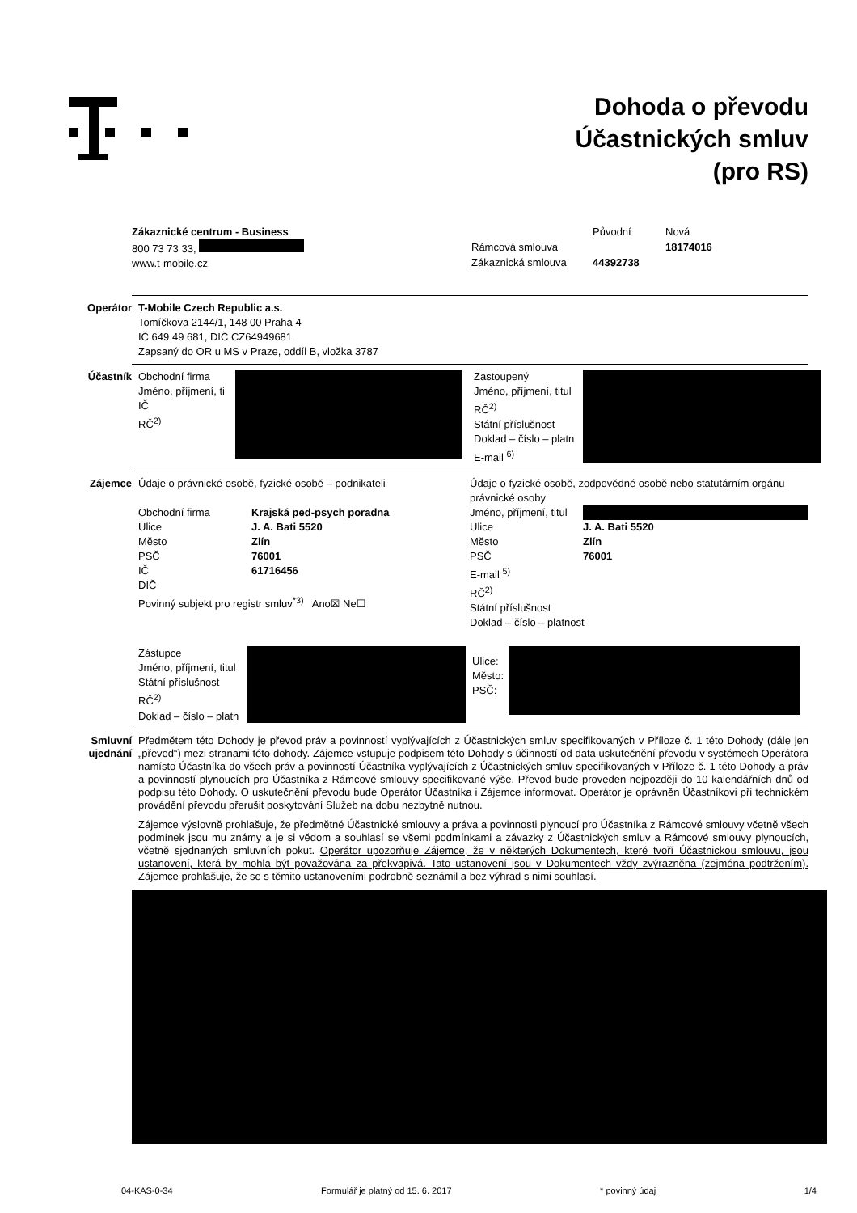Dohoda o převodu
Účastnických smluv
(pro RS)
Zákaznické centrum - Business
800 73 73 33,
www.t-mobile.cz
Původní Nová Rámcová smlouva 18174016 Zákaznická smlouva 44392738
Operátor T-Mobile Czech Republic a.s.
Tomíčkova 2144/1, 148 00 Praha 4
IČ 649 49 681, DIČ CZ64949681
Zapsaný do OR u MS v Praze, oddíl B, vložka 3787
Účastník Obchodní firma
Jméno, příjmení, ti
IČ
RČ<sup>2)</sup>
Zastoupený
Jméno, příjmení, titul
RČ<sup>2)</sup>
Státní příslušnost
Doklad – číslo – platn
E-mail <sup>6)</sup>
Zájemce Údaje o právnické osobě, fyzické osobě – podnikateli
Obchodní firma Krajská ped-psych poradna Ulice J. A. Bati 5520 Město Zlín PSČ 76001 IČ 61716456 DIČ
Povinný subjekt pro registr smluv<sup>*3)</sup> Ano☒ Ne☐
Údaje o fyzické osobě, zodpovědné osobě nebo statutárním orgánu právnické osoby
Jméno, příjmení, titul Ulice J. A. Bati 5520 Město Zlín PSČ 76001 E-mail <sup>5)</sup> RČ<sup>2)</sup> Státní příslušnost
Doklad – číslo – platnost
Zástupce
Jméno, příjmení, titul
Státní příslušnost
RČ<sup>2)</sup>
Doklad – číslo – platn
Ulice:
Město:
PSČ:
Smluvní ujednání
Předmětem této Dohody je převod práv a povinností vyplývajících z Účastnických smluv specifikovaných v Příloze č. 1 této Dohody (dále jen „převod“) mezi stranami této dohody. Zájemce vstupuje podpisem této Dohody s účinností od data uskutečnění převodu v systémech Operátora namísto Účastníka do všech práv a povinností Účastníka vyplývajících z Účastnických smluv specifikovaných v Příloze č. 1 této Dohody a práv a povinností plynoucích pro Účastníka z Rámcové smlouvy specifikované výše. Převod bude proveden nejpozději do 10 kalendářních dnů od podpisu této Dohody. O uskutečnění převodu bude Operátor Účastníka i Zájemce informovat. Operátor je oprávněn Účastníkovi při technickém provádění převodu přerušit poskytování Služeb na dobu nezbytně nutnou.
Zájemce výslovně prohlašuje, že předmětné Účastnické smlouvy a práva a povinnosti plynoucí pro Účastníka z Rámcové smlouvy včetně všech podmínek jsou mu známy a je si vědom a souhlasí se všemi podmínkami a závazky z Účastnických smluv a Rámcové smlouvy plynoucích, včetně sjednaných smluvních pokut. Operátor upozorňuje Zájemce, že v některých Dokumentech, které tvoří Účastnickou smlouvu, jsou ustanovení, která by mohla být považována za překvapivá. Tato ustanovení jsou v Dokumentech vždy zvýrazněna (zejména podtržením). Zájemce prohlašuje, že se s těmito ustanoveními podrobně seznámil a bez výhrad s nimi souhlasí.
04-KAS-0-34 Formulář je platný od 15. 6. 2017 * povinný údaj 1/4